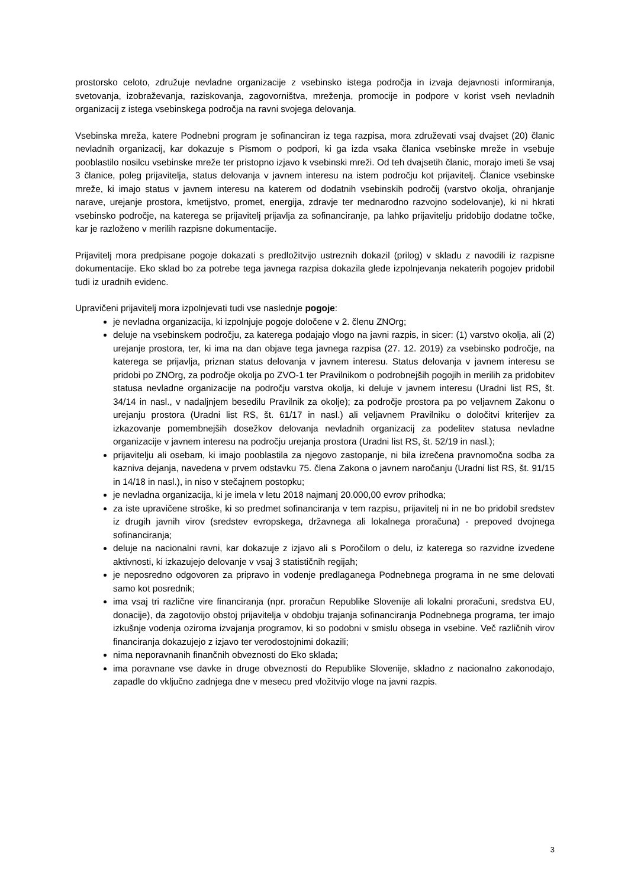prostorsko celoto, združuje nevladne organizacije z vsebinsko istega področja in izvaja dejavnosti informiranja, svetovanja, izobraževanja, raziskovanja, zagovorništva, mreženja, promocije in podpore v korist vseh nevladnih organizacij z istega vsebinskega področja na ravni svojega delovanja.
Vsebinska mreža, katere Podnebni program je sofinanciran iz tega razpisa, mora združevati vsaj dvajset (20) članic nevladnih organizacij, kar dokazuje s Pismom o podpori, ki ga izda vsaka članica vsebinske mreže in vsebuje pooblastilo nosilcu vsebinske mreže ter pristopno izjavo k vsebinski mreži. Od teh dvajsetih članic, morajo imeti še vsaj 3 članice, poleg prijavitelja, status delovanja v javnem interesu na istem področju kot prijavitelj. Članice vsebinske mreže, ki imajo status v javnem interesu na katerem od dodatnih vsebinskih področij (varstvo okolja, ohranjanje narave, urejanje prostora, kmetijstvo, promet, energija, zdravje ter mednarodno razvojno sodelovanje), ki ni hkrati vsebinsko področje, na katerega se prijavitelj prijavlja za sofinanciranje, pa lahko prijavitelju pridobijo dodatne točke, kar je razloženo v merilih razpisne dokumentacije.
Prijavitelj mora predpisane pogoje dokazati s predložitvijo ustreznih dokazil (prilog) v skladu z navodili iz razpisne dokumentacije. Eko sklad bo za potrebe tega javnega razpisa dokazila glede izpolnjevanja nekaterih pogojev pridobil tudi iz uradnih evidenc.
Upravičeni prijavitelj mora izpolnjevati tudi vse naslednje pogoje:
je nevladna organizacija, ki izpolnjuje pogoje določene v 2. členu ZNOrg;
deluje na vsebinskem področju, za katerega podajajo vlogo na javni razpis, in sicer: (1) varstvo okolja, ali (2) urejanje prostora, ter, ki ima na dan objave tega javnega razpisa (27. 12. 2019) za vsebinsko področje, na katerega se prijavlja, priznan status delovanja v javnem interesu. Status delovanja v javnem interesu se pridobi po ZNOrg, za področje okolja po ZVO-1 ter Pravilnikom o podrobnejših pogojih in merilih za pridobitev statusa nevladne organizacije na področju varstva okolja, ki deluje v javnem interesu (Uradni list RS, št. 34/14 in nasl., v nadaljnjem besedilu Pravilnik za okolje); za področje prostora pa po veljavnem Zakonu o urejanju prostora (Uradni list RS, št. 61/17 in nasl.) ali veljavnem Pravilniku o določitvi kriterijev za izkazovanje pomembnejših dosežkov delovanja nevladnih organizacij za podelitev statusa nevladne organizacije v javnem interesu na področju urejanja prostora (Uradni list RS, št. 52/19 in nasl.);
prijavitelju ali osebam, ki imajo pooblastila za njegovo zastopanje, ni bila izrečena pravnomočna sodba za kazniva dejanja, navedena v prvem odstavku 75. člena Zakona o javnem naročanju (Uradni list RS, št. 91/15 in 14/18 in nasl.), in niso v stečajnem postopku;
je nevladna organizacija, ki je imela v letu 2018 najmanj 20.000,00 evrov prihodka;
za iste upravičene stroške, ki so predmet sofinanciranja v tem razpisu, prijavitelj ni in ne bo pridobil sredstev iz drugih javnih virov (sredstev evropskega, državnega ali lokalnega proračuna) - prepoved dvojnega sofinanciranja;
deluje na nacionalni ravni, kar dokazuje z izjavo ali s Poročilom o delu, iz katerega so razvidne izvedene aktivnosti, ki izkazujejo delovanje v vsaj 3 statističnih regijah;
je neposredno odgovoren za pripravo in vodenje predlaganega Podnebnega programa in ne sme delovati samo kot posrednik;
ima vsaj tri različne vire financiranja (npr. proračun Republike Slovenije ali lokalni proračuni, sredstva EU, donacije), da zagotovijo obstoj prijavitelja v obdobju trajanja sofinanciranja Podnebnega programa, ter imajo izkušnje vodenja oziroma izvajanja programov, ki so podobni v smislu obsega in vsebine. Več različnih virov financiranja dokazujejo z izjavo ter verodostojnimi dokazili;
nima neporavnanih finančnih obveznosti do Eko sklada;
ima poravnane vse davke in druge obveznosti do Republike Slovenije, skladno z nacionalno zakonodajo, zapadle do vključno zadnjega dne v mesecu pred vložitvijo vloge na javni razpis.
3